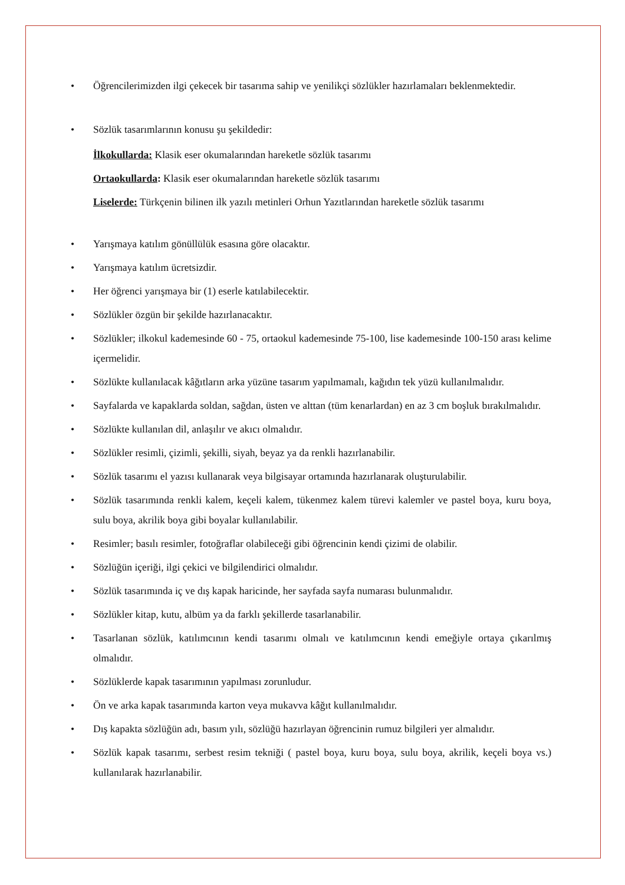• Öğrencilerimizden ilgi çekecek bir tasarıma sahip ve yenilikçi sözlükler hazırlamaları beklenmektedir.
• Sözlük tasarımlarının konusu şu şekildedir:
İlkokullarda: Klasik eser okumalarından hareketle sözlük tasarımı
Ortaokullarda: Klasik eser okumalarından hareketle sözlük tasarımı
Liselerde: Türkçenin bilinen ilk yazılı metinleri Orhun Yazıtlarından hareketle sözlük tasarımı
• Yarışmaya katılım gönüllülük esasına göre olacaktır.
• Yarışmaya katılım ücretsizdir.
• Her öğrenci yarışmaya bir (1) eserle katılabilecektir.
• Sözlükler özgün bir şekilde hazırlanacaktır.
• Sözlükler; ilkokul kademesinde 60 - 75, ortaokul kademesinde 75-100, lise kademesinde 100-150 arası kelime içermelidir.
• Sözlükte kullanılacak kâğıtların arka yüzüne tasarım yapılmamalı, kağıdın tek yüzü kullanılmalıdır.
• Sayfalarda ve kapaklarda soldan, sağdan, üsten ve alttan (tüm kenarlardan) en az 3 cm boşluk bırakılmalıdır.
• Sözlükte kullanılan dil, anlaşılır ve akıcı olmalıdır.
• Sözlükler resimli, çizimli, şekilli, siyah, beyaz ya da renkli hazırlanabilir.
• Sözlük tasarımı el yazısı kullanarak veya bilgisayar ortamında hazırlanarak oluşturulabilir.
• Sözlük tasarımında renkli kalem, keçeli kalem, tükenmez kalem türevi kalemler ve pastel boya, kuru boya, sulu boya, akrilik boya gibi boyalar kullanılabilir.
• Resimler; basılı resimler, fotoğraflar olabileceği gibi öğrencinin kendi çizimi de olabilir.
• Sözlüğün içeriği, ilgi çekici ve bilgilendirici olmalıdır.
• Sözlük tasarımında iç ve dış kapak haricinde, her sayfada sayfa numarası bulunmalıdır.
• Sözlükler kitap, kutu, albüm ya da farklı şekillerde tasarlanabilir.
• Tasarlanan sözlük, katılımcının kendi tasarımı olmalı ve katılımcının kendi emeğiyle ortaya çıkarılmış olmalıdır.
• Sözlüklerde kapak tasarımının yapılması zorunludur.
• Ön ve arka kapak tasarımında karton veya mukavva kâğıt kullanılmalıdır.
• Dış kapakta sözlüğün adı, basım yılı, sözlüğü hazırlayan öğrencinin rumuz bilgileri yer almalıdır.
• Sözlük kapak tasarımı, serbest resim tekniği ( pastel boya, kuru boya, sulu boya, akrilik, keçeli boya vs.) kullanılarak hazırlanabilir.